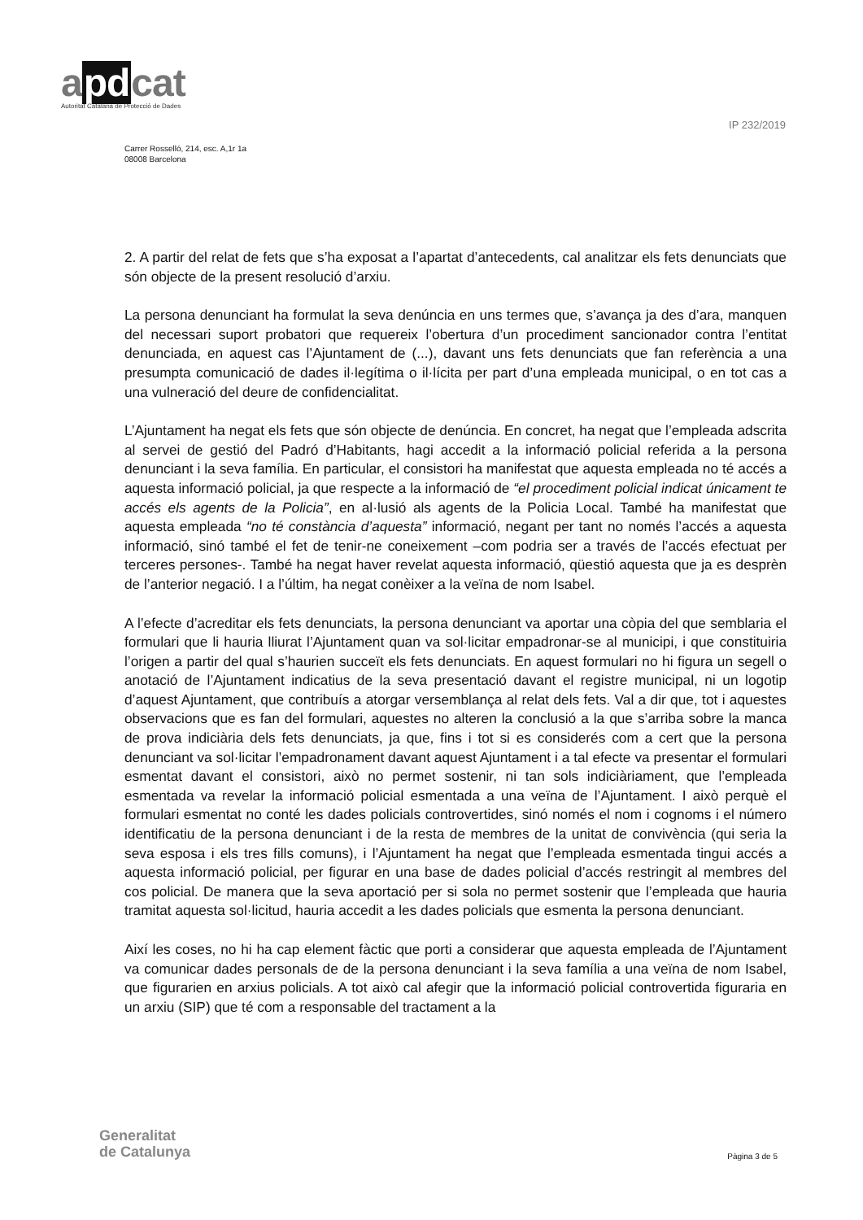apdcat
Autoritat Catalana de Protecció de Dades
IP 232/2019
Carrer Rosselló, 214, esc. A,1r 1a
08008 Barcelona
2. A partir del relat de fets que s’ha exposat a l’apartat d’antecedents, cal analitzar els fets denunciats que són objecte de la present resolució d’arxiu.
La persona denunciant ha formulat la seva denúncia en uns termes que, s’avança ja des d’ara, manquen del necessari suport probatori que requereix l’obertura d’un procediment sancionador contra l’entitat denunciada, en aquest cas l’Ajuntament de (...), davant uns fets denunciats que fan referència a una presumpta comunicació de dades il·legítima o il·lícita per part d’una empleada municipal, o en tot cas a una vulneració del deure de confidencialitat.
L’Ajuntament ha negat els fets que són objecte de denúncia. En concret, ha negat que l’empleada adscrita al servei de gestió del Padró d’Habitants, hagi accedit a la informació policial referida a la persona denunciant i la seva família. En particular, el consistori ha manifestat que aquesta empleada no té accés a aquesta informació policial, ja que respecte a la informació de “el procediment policial indicat únicament te accés els agents de la Policia”, en al·lusió als agents de la Policia Local. També ha manifestat que aquesta empleada “no té constància d’aquesta” informació, negant per tant no només l’accés a aquesta informació, sinó també el fet de tenir-ne coneixement –com podria ser a través de l’accés efectuat per terceres persones-. També ha negat haver revelat aquesta informació, qüestió aquesta que ja es desprèn de l’anterior negació. I a l’últim, ha negat conèixer a la veïna de nom Isabel.
A l’efecte d’acreditar els fets denunciats, la persona denunciant va aportar una còpia del que semblaria el formulari que li hauria lliurat l’Ajuntament quan va sol·licitar empadronar-se al municipi, i que constituiria l’origen a partir del qual s’haurien succeït els fets denunciats. En aquest formulari no hi figura un segell o anotació de l’Ajuntament indicatius de la seva presentació davant el registre municipal, ni un logotip d’aquest Ajuntament, que contribuís a atorgar versemblança al relat dels fets. Val a dir que, tot i aquestes observacions que es fan del formulari, aquestes no alteren la conclusió a la que s’arriba sobre la manca de prova indiciària dels fets denunciats, ja que, fins i tot si es considerés com a cert que la persona denunciant va sol·licitar l’empadronament davant aquest Ajuntament i a tal efecte va presentar el formulari esmentat davant el consistori, això no permet sostenir, ni tan sols indiciàriament, que l’empleada esmentada va revelar la informació policial esmentada a una veïna de l’Ajuntament. I això perquè el formulari esmentat no conté les dades policials controvertides, sinó només el nom i cognoms i el número identificatiu de la persona denunciant i de la resta de membres de la unitat de convivència (qui seria la seva esposa i els tres fills comuns), i l’Ajuntament ha negat que l’empleada esmentada tingui accés a aquesta informació policial, per figurar en una base de dades policial d’accés restringit al membres del cos policial. De manera que la seva aportació per si sola no permet sostenir que l’empleada que hauria tramitat aquesta sol·licitud, hauria accedit a les dades policials que esmenta la persona denunciant.
Així les coses, no hi ha cap element fàctic que porti a considerar que aquesta empleada de l’Ajuntament va comunicar dades personals de de la persona denunciant i la seva família a una veïna de nom Isabel, que figurarien en arxius policials. A tot això cal afegir que la informació policial controvertida figuraria en un arxiu (SIP) que té com a responsable del tractament a la
Generalitat
de Catalunya
Pàgina 3 de 5